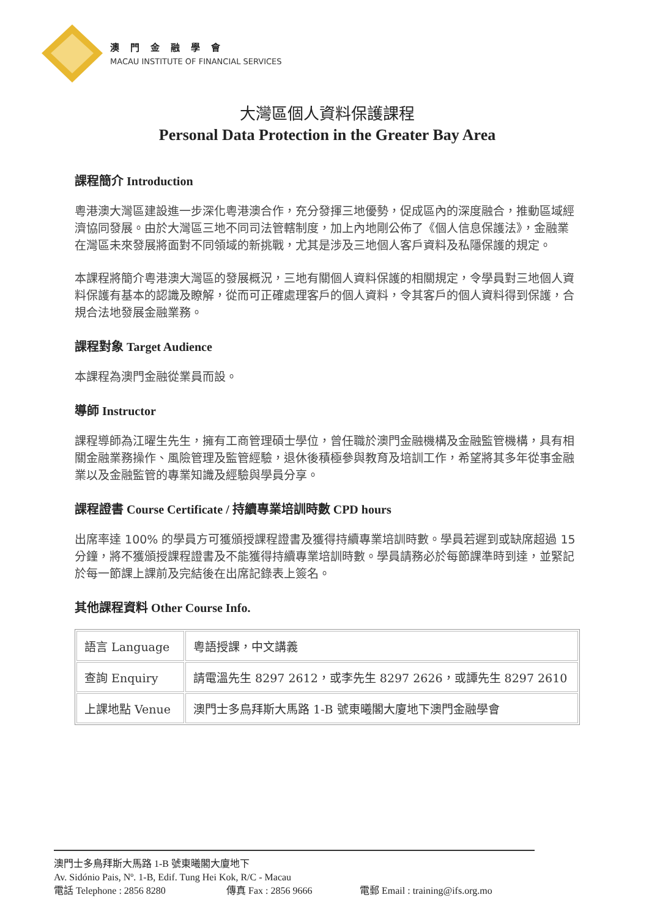澳門金融學會
MACAU INSTITUTE OF FINANCIAL SERVICES
大灣區個人資料保護課程
Personal Data Protection in the Greater Bay Area
課程簡介 Introduction
粵港澳大灣區建設進一步深化粵港澳合作，充分發揮三地優勢，促成區內的深度融合，推動區域經濟協同發展。由於大灣區三地不同司法管轄制度，加上內地剛公佈了《個人信息保護法》，金融業在灣區未來發展將面對不同領域的新挑戰，尤其是涉及三地個人客戶資料及私隱保護的規定。
本課程將簡介粵港澳大灣區的發展概況，三地有關個人資料保護的相關規定，令學員對三地個人資料保護有基本的認識及瞭解，從而可正確處理客戶的個人資料，令其客戶的個人資料得到保護，合規合法地發展金融業務。
課程對象 Target Audience
本課程為澳門金融從業員而設。
導師 Instructor
課程導師為江曜生先生，擁有工商管理碩士學位，曾任職於澳門金融機構及金融監管機構，具有相關金融業務操作、風險管理及監管經驗，退休後積極參與教育及培訓工作，希望將其多年從事金融業以及金融監管的專業知識及經驗與學員分享。
課程證書 Course Certificate / 持續專業培訓時數 CPD hours
出席率達 100% 的學員方可獲頒授課程證書及獲得持續專業培訓時數。學員若遲到或缺席超過 15 分鐘，將不獲頒授課程證書及不能獲得持續專業培訓時數。學員請務必於每節課準時到達，並緊記於每一節課上課前及完結後在出席記錄表上簽名。
其他課程資料 Other Course Info.
| 語言 Language | 粵語授課，中文講義 |
| 查詢 Enquiry | 請電溫先生 8297 2612，或李先生 8297 2626，或譚先生 8297 2610 |
| 上課地點 Venue | 澳門士多鳥拜斯大馬路 1-B 號東曦閣大廈地下澳門金融學會 |
澳門士多鳥拜斯大馬路 1-B 號東曦閣大廈地下
Av. Sidónio Pais, Nº. 1-B, Edif. Tung Hei Kok, R/C - Macau
電話 Telephone : 2856 8280 傳真 Fax : 2856 9666 電郵 Email : training@ifs.org.mo